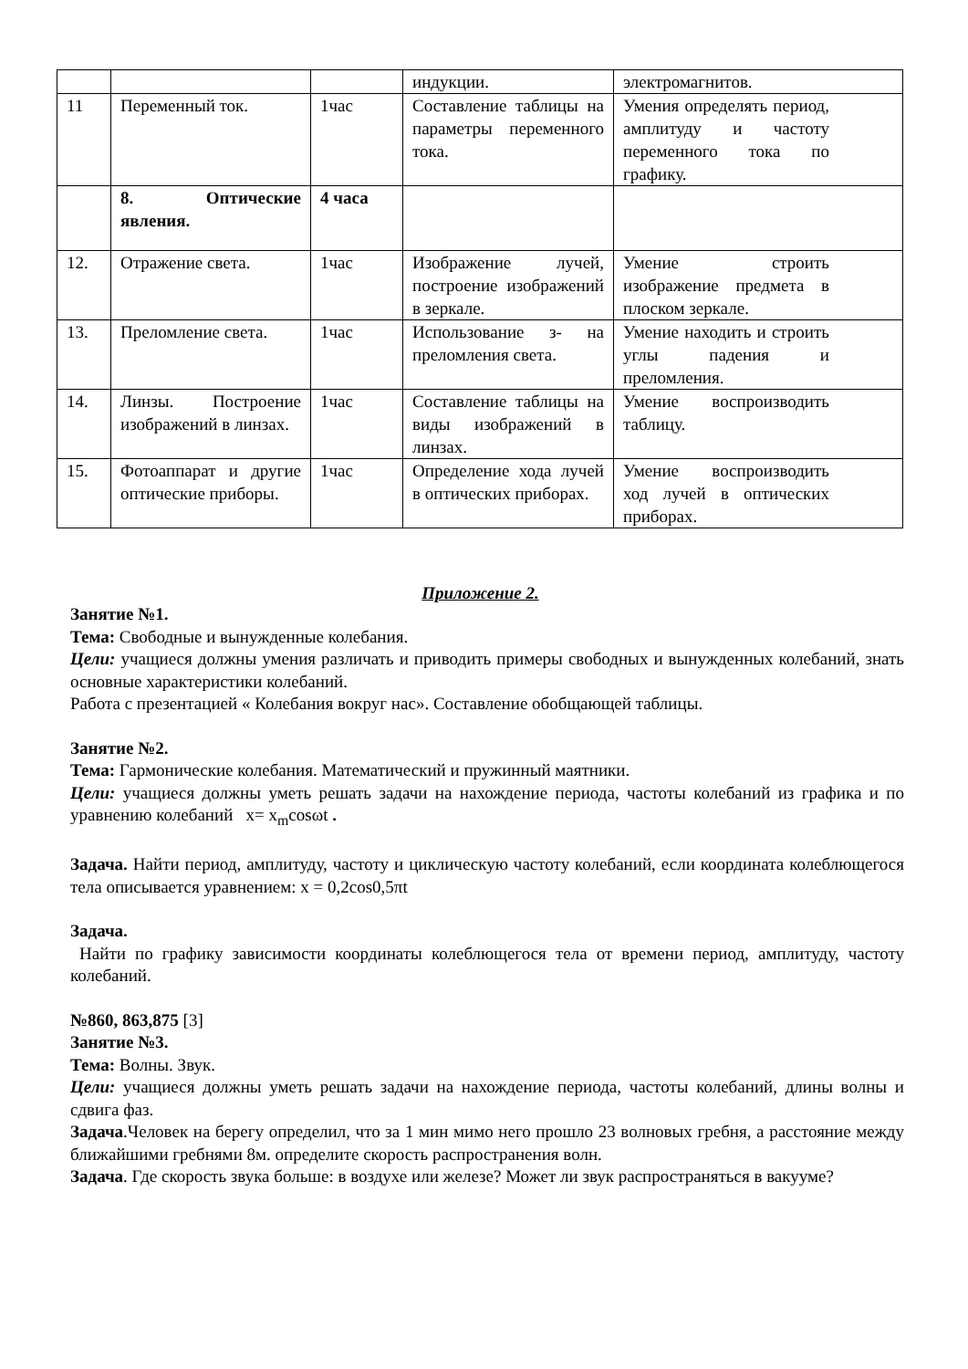| | | | индукции. | электромагнитов. |
| 11 | Переменный ток. | 1час | Составление таблицы на параметры переменного тока. | Умения определять период, амплитуду и частоту переменного тока по графику. |
| | 8. Оптические явления. | 4 часа | | |
| 12. | Отражение света. | 1час | Изображение лучей, построение изображений в зеркале. | Умение строить изображение предмета в плоском зеркале. |
| 13. | Преломление света. | 1час | Использование з- на преломления света. | Умение находить и строить углы падения и преломления. |
| 14. | Линзы. Построение изображений в линзах. | 1час | Составление таблицы на виды изображений в линзах. | Умение воспроизводить таблицу. |
| 15. | Фотоаппарат и другие оптические приборы. | 1час | Определение хода лучей в оптических приборах. | Умение воспроизводить ход лучей в оптических приборах. |
Приложение 2.
Занятие №1.
Тема: Свободные и вынужденные колебания.
Цели: учащиеся должны умения различать и приводить примеры свободных и вынужденных колебаний, знать основные характеристики колебаний.
Работа с презентацией « Колебания вокруг нас». Составление обобщающей таблицы.
Занятие №2.
Тема: Гармонические колебания. Математический и пружинный маятники.
Цели: учащиеся должны уметь решать задачи на нахождение периода, частоты колебаний из графика и по уравнению колебаний x= x<sub>m</sub>cosωt .
Задача. Найти период, амплитуду, частоту и циклическую частоту колебаний, если координата колеблющегося тела описывается уравнением: x = 0,2cos0,5πt
Задача.
Найти по графику зависимости координаты колеблющегося тела от времени период, амплитуду, частоту колебаний.
№860, 863,875 [3]
Занятие №3.
Тема: Волны. Звук.
Цели: учащиеся должны уметь решать задачи на нахождение периода, частоты колебаний, длины волны и сдвига фаз.
Задача.Человек на берегу определил, что за 1 мин мимо него прошло 23 волновых гребня, а расстояние между ближайшими гребнями 8м. определите скорость распространения волн.
Задача. Где скорость звука больше: в воздухе или железе? Может ли звук распространяться в вакууме?